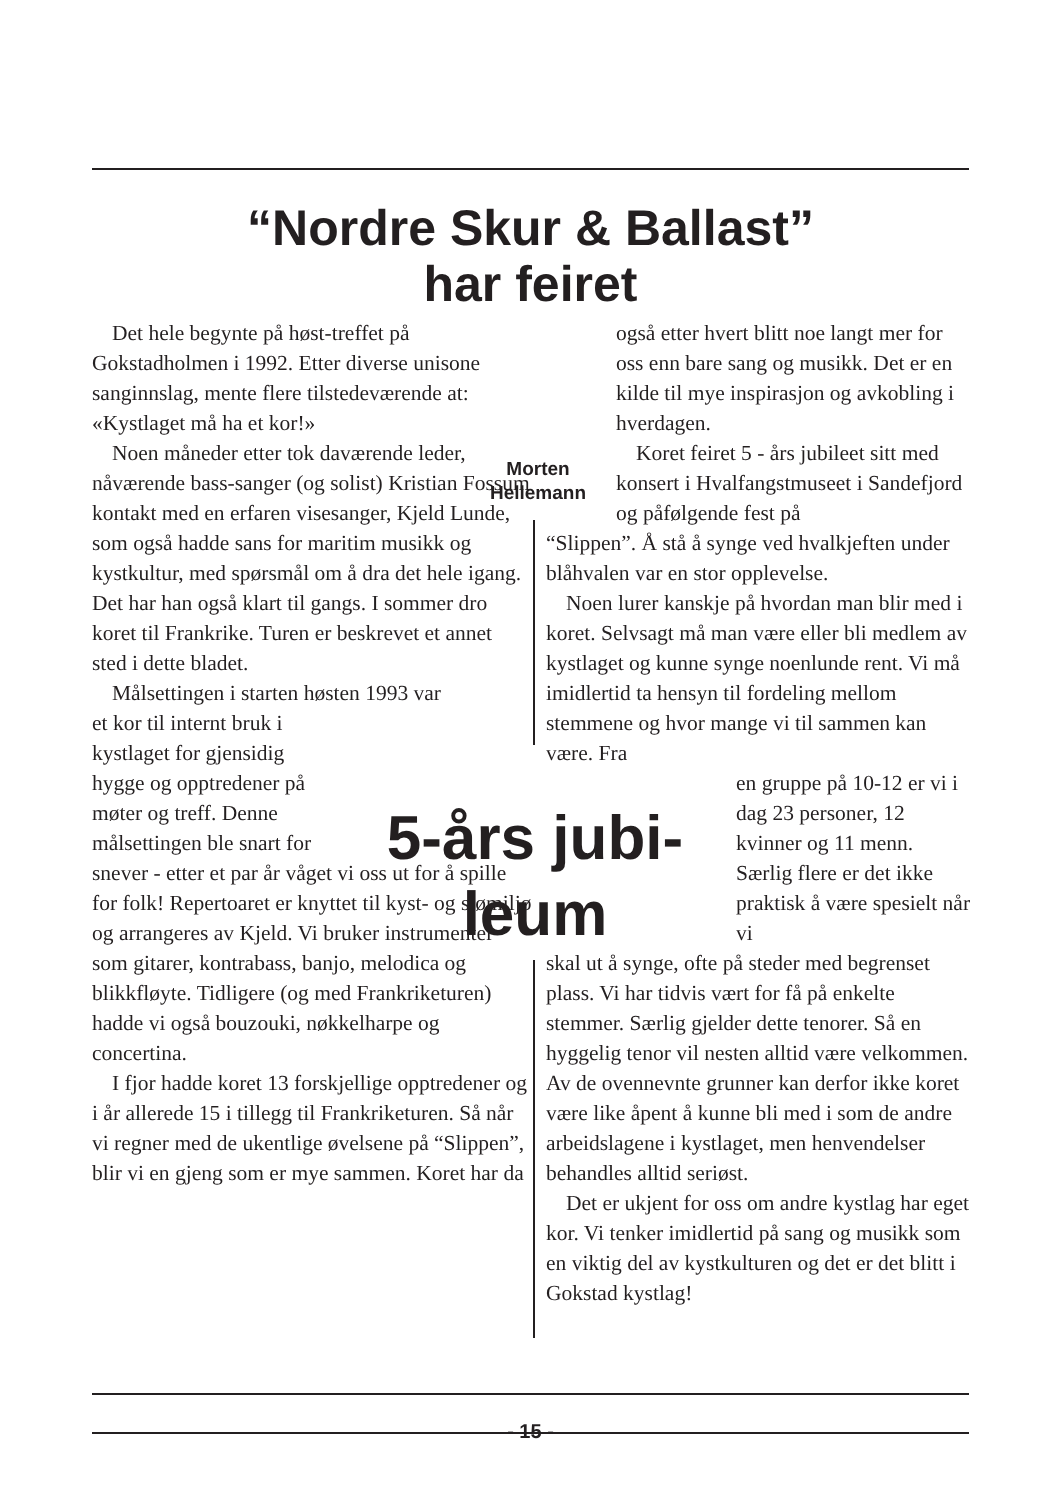“Nordre Skur & Ballast”
har feiret
Det hele begynte på høst-treffet på
Gokstadholmen i 1992. Etter diverse unisone sanginnslag, mente flere tilstedeværende at: «Kystlaget må ha et kor!»
Noen måneder etter tok daværende leder, nåværende bass-sanger (og solist) Kristian Fossum kontakt med en erfaren visesanger, Kjeld Lunde, som også hadde sans for maritim musikk og kystkultur, med spørsmål om å dra det hele igang. Det har han også klart til gangs. I sommer dro koret til Frankrike. Turen er beskrevet et annet sted i dette bladet.
Målsettingen i starten høsten 1993 var
et kor til internt bruk i kystlaget for gjensidig hygge og opptredener på møter og treff. Denne målsettingen ble snart for
snever - etter et par år våget vi oss ut for å spille for folk! Repertoaret er knyttet til kyst- og sjømiljø og arrangeres av Kjeld. Vi bruker instrumenter som gitarer, kontrabass, banjo, melodica og blikkfløyte. Tidligere (og med Frankriketuren) hadde vi også bouzouki, nøkkelharpe og concertina.
I fjor hadde koret 13 forskjellige opptredener og i år allerede 15 i tillegg til Frankriketuren. Så når vi regner med de ukentlige øvelsene på “Slippen”, blir vi en gjeng som er mye sammen. Koret har da
Morten Hellemann
5-års jubi-
leum
også etter hvert blitt noe langt mer for oss enn bare sang og musikk. Det er en kilde til mye inspirasjon og avkobling i hverdagen.
Koret feiret 5 - års jubileet sitt med konsert i Hvalfangstmuseet i Sandefjord og påfølgende fest på
“Slippen”. Å stå å synge ved hvalkjeften under blåhvalen var en stor opplevelse.
Noen lurer kanskje på hvordan man blir med i koret. Selvsagt må man være eller bli medlem av kystlaget og kunne synge noenlunde rent. Vi må imidlertid ta hensyn til fordeling mellom stemmene og hvor mange vi til sammen kan være. Fra
en gruppe på 10-12 er vi i dag 23 personer, 12 kvinner og 11 menn. Særlig flere er det ikke praktisk å være spesielt når vi
skal ut å synge, ofte på steder med begrenset plass. Vi har tidvis vært for få på enkelte stemmer. Særlig gjelder dette tenorer. Så en hyggelig tenor vil nesten alltid være velkommen. Av de ovennevnte grunner kan derfor ikke koret være like åpent å kunne bli med i som de andre arbeidslagene i kystlaget, men henvendelser behandles alltid seriøst.
Det er ukjent for oss om andre kystlag har eget kor. Vi tenker imidlertid på sang og musikk som en viktig del av kystkulturen og det er det blitt i Gokstad kystlag!
- 15 -